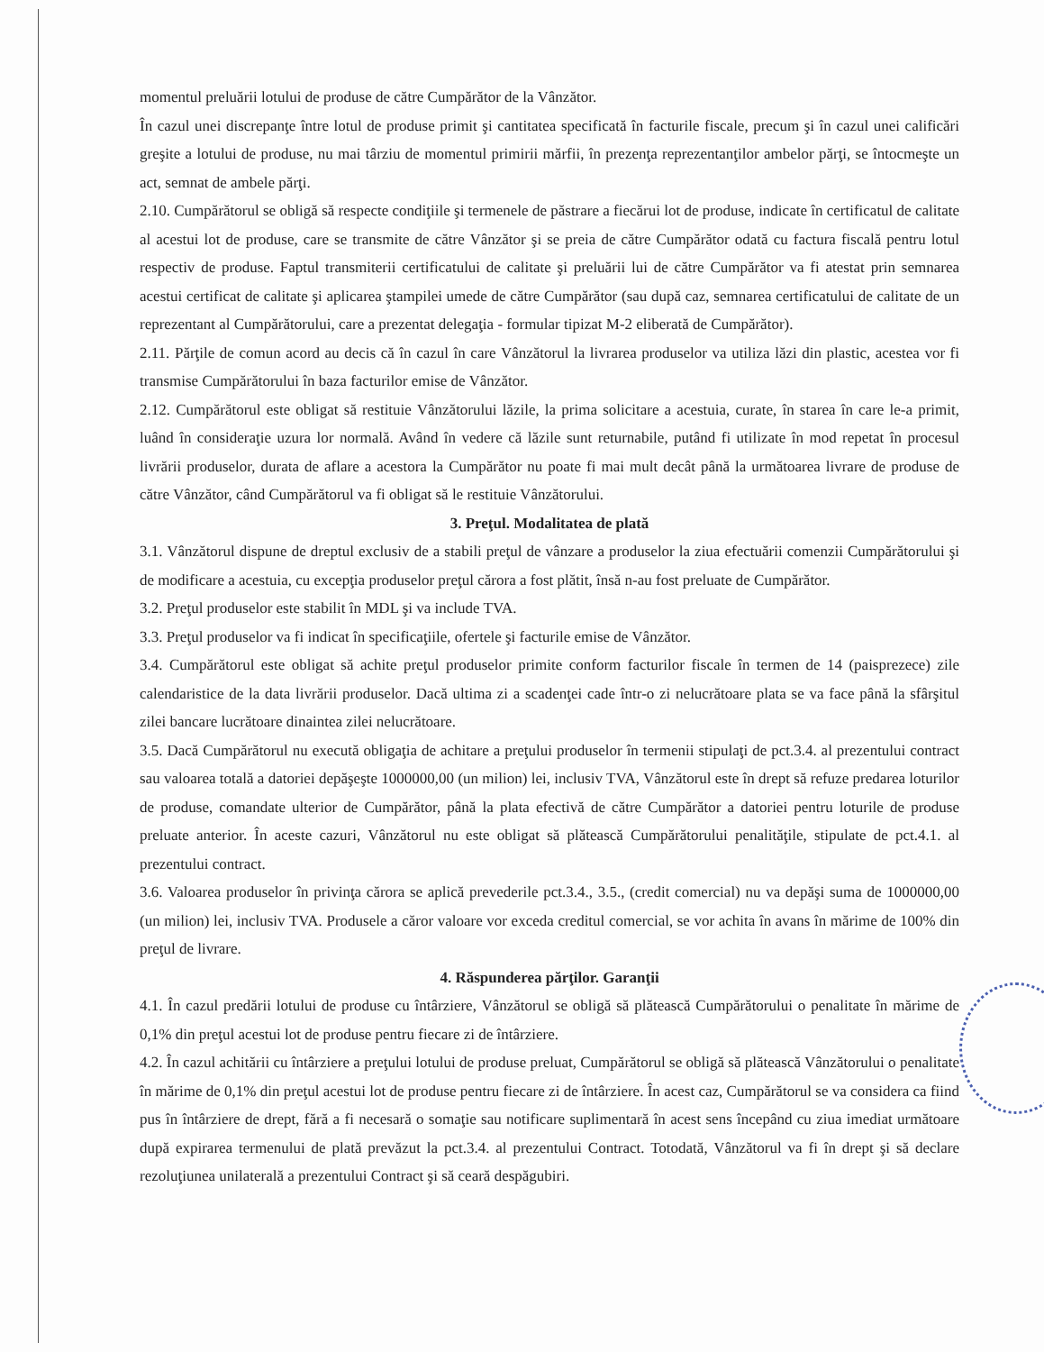momentul preluării lotului de produse de către Cumpărător de la Vânzător.
În cazul unei discrepanţe între lotul de produse primit şi cantitatea specificată în facturile fiscale, precum şi în cazul unei calificări greşite a lotului de produse, nu mai târziu de momentul primirii mărfii, în prezenţa reprezentanţilor ambelor părţi, se întocmeşte un act, semnat de ambele părţi.
2.10. Cumpărătorul se obligă să respecte condiţiile şi termenele de păstrare a fiecărui lot de produse, indicate în certificatul de calitate al acestui lot de produse, care se transmite de către Vânzător şi se preia de către Cumpărător odată cu factura fiscală pentru lotul respectiv de produse. Faptul transmiterii certificatului de calitate şi preluării lui de către Cumpărător va fi atestat prin semnarea acestui certificat de calitate şi aplicarea ştampilei umede de către Cumpărător (sau după caz, semnarea certificatului de calitate de un reprezentant al Cumpărătorului, care a prezentat delegaţia - formular tipizat M-2 eliberată de Cumpărător).
2.11. Părţile de comun acord au decis că în cazul în care Vânzătorul la livrarea produselor va utiliza lăzi din plastic, acestea vor fi transmise Cumpărătorului în baza facturilor emise de Vânzător.
2.12. Cumpărătorul este obligat să restituie Vânzătorului lăzile, la prima solicitare a acestuia, curate, în starea în care le-a primit, luând în consideraţie uzura lor normală. Având în vedere că lăzile sunt returnabile, putând fi utilizate în mod repetat în procesul livrării produselor, durata de aflare a acestora la Cumpărător nu poate fi mai mult decât până la următoarea livrare de produse de către Vânzător, când Cumpărătorul va fi obligat să le restituie Vânzătorului.
3. Preţul. Modalitatea de plată
3.1. Vânzătorul dispune de dreptul exclusiv de a stabili preţul de vânzare a produselor la ziua efectuării comenzii Cumpărătorului şi de modificare a acestuia, cu excepţia produselor preţul cărora a fost plătit, însă n-au fost preluate de Cumpărător.
3.2. Preţul produselor este stabilit în MDL şi va include TVA.
3.3. Preţul produselor va fi indicat în specificaţiile, ofertele şi facturile emise de Vânzător.
3.4. Cumpărătorul este obligat să achite preţul produselor primite conform facturilor fiscale în termen de 14 (paisprezece) zile calendaristice de la data livrării produselor. Dacă ultima zi a scadenţei cade într-o zi nelucrătoare plata se va face până la sfârşitul zilei bancare lucrătoare dinaintea zilei nelucrătoare.
3.5. Dacă Cumpărătorul nu execută obligaţia de achitare a preţului produselor în termenii stipulaţi de pct.3.4. al prezentului contract sau valoarea totală a datoriei depăşeşte 1000000,00 (un milion) lei, inclusiv TVA, Vânzătorul este în drept să refuze predarea loturilor de produse, comandate ulterior de Cumpărător, până la plata efectivă de către Cumpărător a datoriei pentru loturile de produse preluate anterior. În aceste cazuri, Vânzătorul nu este obligat să plătească Cumpărătorului penalităţile, stipulate de pct.4.1. al prezentului contract.
3.6. Valoarea produselor în privinţa cărora se aplică prevederile pct.3.4., 3.5., (credit comercial) nu va depăşi suma de 1000000,00 (un milion) lei, inclusiv TVA. Produsele a căror valoare vor exceda creditul comercial, se vor achita în avans în mărime de 100% din preţul de livrare.
4. Răspunderea părţilor. Garanţii
4.1. În cazul predării lotului de produse cu întârziere, Vânzătorul se obligă să plătească Cumpărătorului o penalitate în mărime de 0,1% din preţul acestui lot de produse pentru fiecare zi de întârziere.
4.2. În cazul achitării cu întârziere a preţului lotului de produse preluat, Cumpărătorul se obligă să plătească Vânzătorului o penalitate în mărime de 0,1% din preţul acestui lot de produse pentru fiecare zi de întârziere. În acest caz, Cumpărătorul se va considera ca fiind pus în întârziere de drept, fără a fi necesară o somaţie sau notificare suplimentară în acest sens începând cu ziua imediat următoare după expirarea termenului de plată prevăzut la pct.3.4. al prezentului Contract. Totodată, Vânzătorul va fi în drept şi să declare rezoluţiunea unilaterală a prezentului Contract şi să ceară despăgubiri.